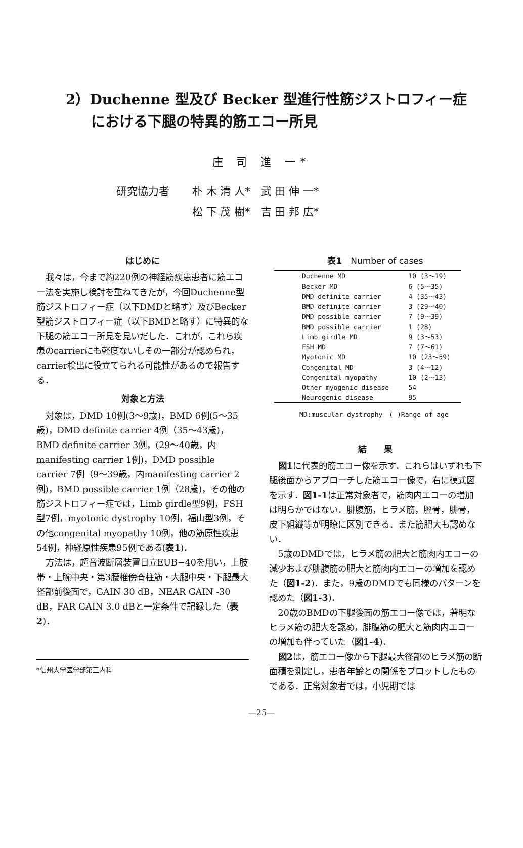2）Duchenne 型及び Becker 型進行性筋ジストロフィー症
における下腿の特異的筋エコー所見
庄 司 進 一*
研究協力者 朴 木 清 人*　武 田 伸 一*
松 下 茂 樹*　吉 田 邦 広*
はじめに
我々は，今まで約220例の神経筋疾患患者に筋エコー法を実施し検討を重ねてきたが，今回Duchenne型筋ジストロフィー症（以下DMDと略す）及びBecker型筋ジストロフィー症（以下BMDと略す）に特異的な下腿の筋エコー所見を見いだした．これが，これら疾患のcarrierにも軽度ないしその一部分が認められ，carrier検出に役立てられる可能性があるので報告する．
対象と方法
対象は，DMD 10例(3～9歳)，BMD 6例(5～35歳)，DMD definite carrier 4例（35～43歳)，BMD definite carrier 3例，(29～40歳，内manifesting carrier 1例)，DMD possible carrier 7例（9～39歳，内manifesting carrier 2例)，BMD possible carrier 1例（28歳)，その他の筋ジストロフィー症では，Limb girdle型9例，FSH型7例，myotonic dystrophy 10例，福山型3例，その他congenital myopathy 10例，他の筋原性疾患54例，神経原性疾患95例である(表1)．
方法は，超音波断層装置日立EUB−40を用い，上肢帯・上腕中央・第3腰椎傍脊柱筋・大腿中央・下腿最大径部前後面で，GAIN 30 dB，NEAR GAIN -30 dB，FAR GAIN 3.0 dBと一定条件で記録した（表2)．
*信州大学医学部第三内科
表1　Number of cases
| Duchenne MD | 10 (3～19) |
| Becker MD | 6 (5～35) |
| DMD definite carrier | 4 (35～43) |
| BMD definite carrier | 3 (29～40) |
| DMD possible carrier | 7 (9～39) |
| BMD possible carrier | 1 (28) |
| Limb girdle MD | 9 (3～53) |
| FSH MD | 7 (7～61) |
| Myotonic MD | 10 (23～59) |
| Congenital MD | 3 (4～12) |
| Congenital myopathy | 10 (2～13) |
| Other myogenic disease | 54 |
| Neurogenic disease | 95 |
MD:muscular dystrophy　( )Range of age
結　　果
図1に代表的筋エコー像を示す．これらはいずれも下腿後面からアプローチした筋エコー像で，右に模式図を示す．図1-1は正常対象者で，筋肉内エコーの増加は明らかではない．腓腹筋，ヒラメ筋，脛骨，腓骨，皮下組織等が明瞭に区別できる．また筋肥大も認めない．
5歳のDMDでは，ヒラメ筋の肥大と筋肉内エコーの減少および腓腹筋の肥大と筋肉内エコーの増加を認めた（図1-2)．また，9歳のDMDでも同様のパターンを認めた（図1-3)．
20歳のBMDの下腿後面の筋エコー像では，著明なヒラメ筋の肥大を認め，腓腹筋の肥大と筋肉内エコーの増加も伴っていた（図1-4)．
図2は，筋エコー像から下腿最大径部のヒラメ筋の断面積を測定し，患者年齢との関係をプロットしたものである．正常対象者では，小児期では
—25—